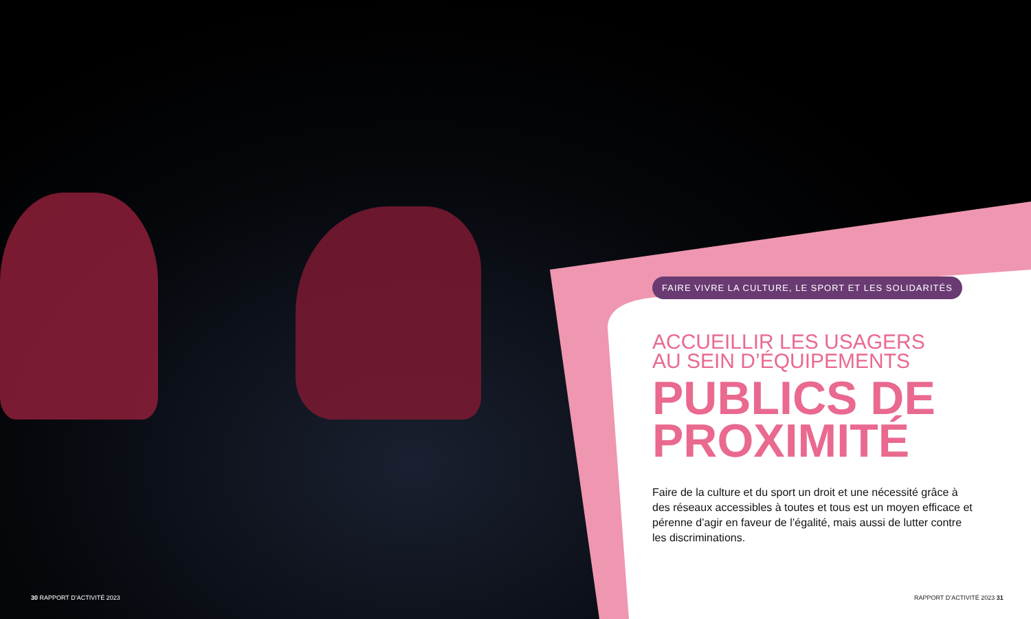FAIRE VIVRE LA CULTURE, LE SPORT ET LES SOLIDARITÉS
ACCUEILLIR LES USAGERS
AU SEIN D’ÉQUIPEMENTS
PUBLICS DE
PROXIMITÉ
Faire de la culture et du sport un droit et une nécessité grâce à des réseaux accessibles à toutes et tous est un moyen efficace et pérenne d’agir en faveur de l’égalité, mais aussi de lutter contre les discriminations.
30 RAPPORT D’ACTIVITÉ 2023 RAPPORT D’ACTIVITÉ 2023 31